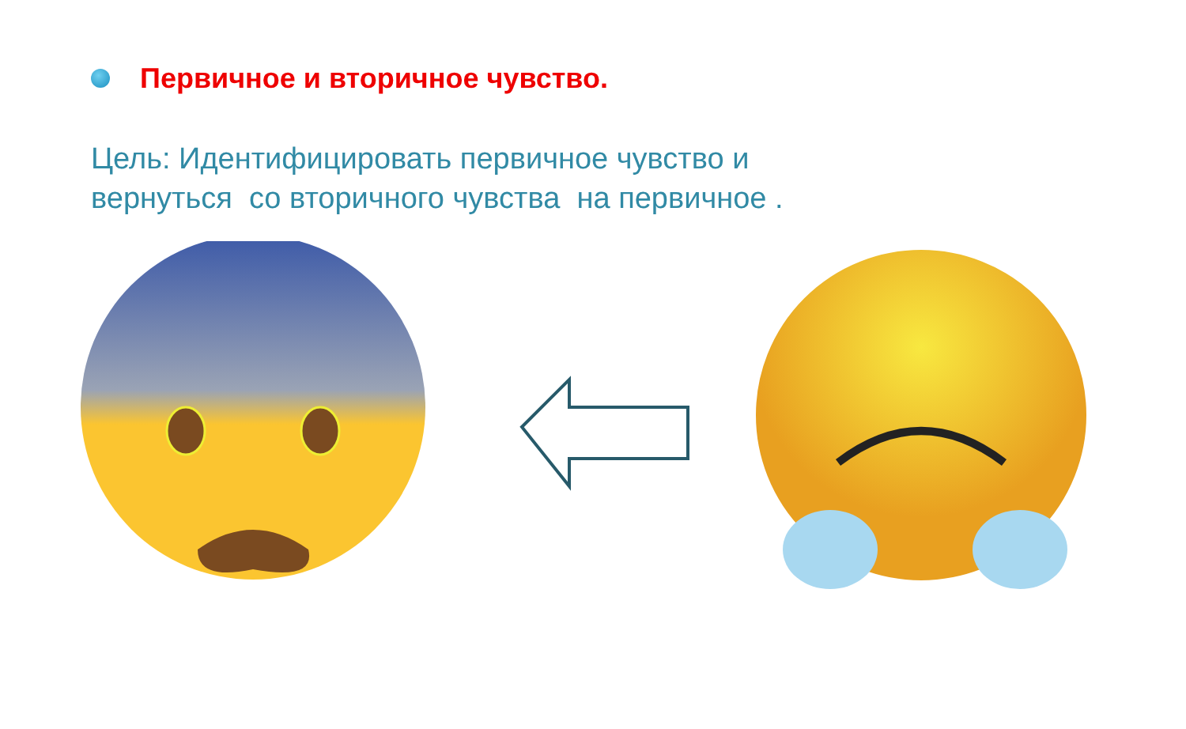Первичное и вторичное чувство.
Цель: Идентифицировать первичное чувство и
вернуться со вторичного чувства на первичное .